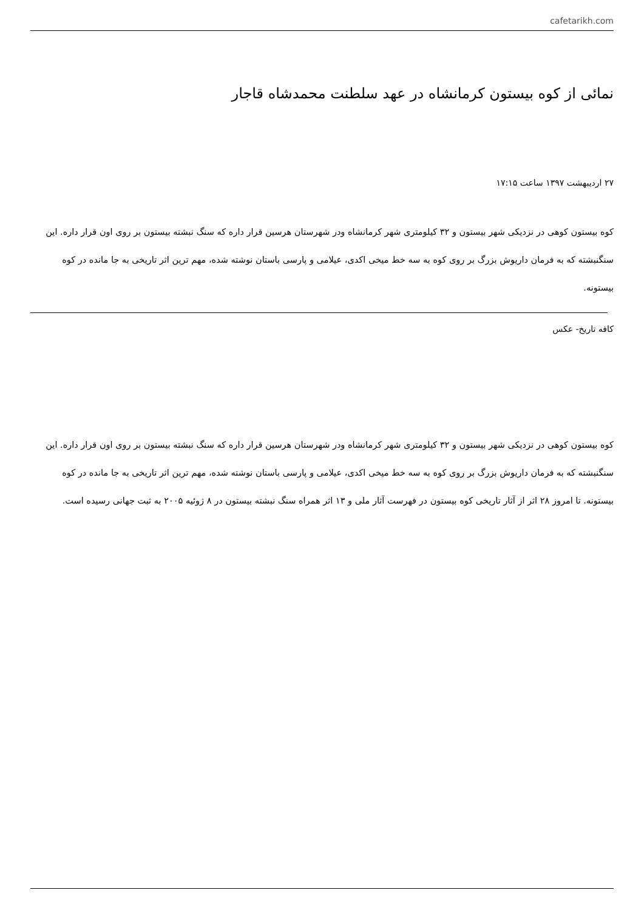cafetarikh.com
نمائی از کوه بیستون کرمانشاه در عهد سلطنت محمدشاه قاجار
۲۷ اردیبهشت ۱۳۹۷ ساعت ۱۷:۱۵
کوه بیستون کوهی در نزدیکی شهر بیستون و ۳۲ کیلومتری شهر کرمانشاه ودر شهرستان هرسین قرار داره که سنگ نبشته بیستون بر روی اون قرار داره. این سنگنبشته که به فرمان داریوش بزرگ بر روی کوه به سه خط میخی اکدی، عیلامی و پارسی باستان نوشته شده، مهم ترین اثر تاریخی به جا مانده در کوه بیستونه.
کافه تاریخ- عکس
کوه بیستون کوهی در نزدیکی شهر بیستون و ۳۲ کیلومتری شهر کرمانشاه ودر شهرستان هرسین قرار داره که سنگ نبشته بیستون بر روی اون قرار داره. این سنگنبشته که به فرمان داریوش بزرگ بر روی کوه به سه خط میخی اکدی، عیلامی و پارسی باستان نوشته شده، مهم ترین اثر تاریخی به جا مانده در کوه بیستونه. تا امروز ۲۸ اثر از آثار تاریخی کوه بیستون در فهرست آثار ملی و ۱۳ اثر همراه سنگ نبشته بیستون در ۸ ژوئیه ۲۰۰۵ به ثبت جهانی رسیده است.